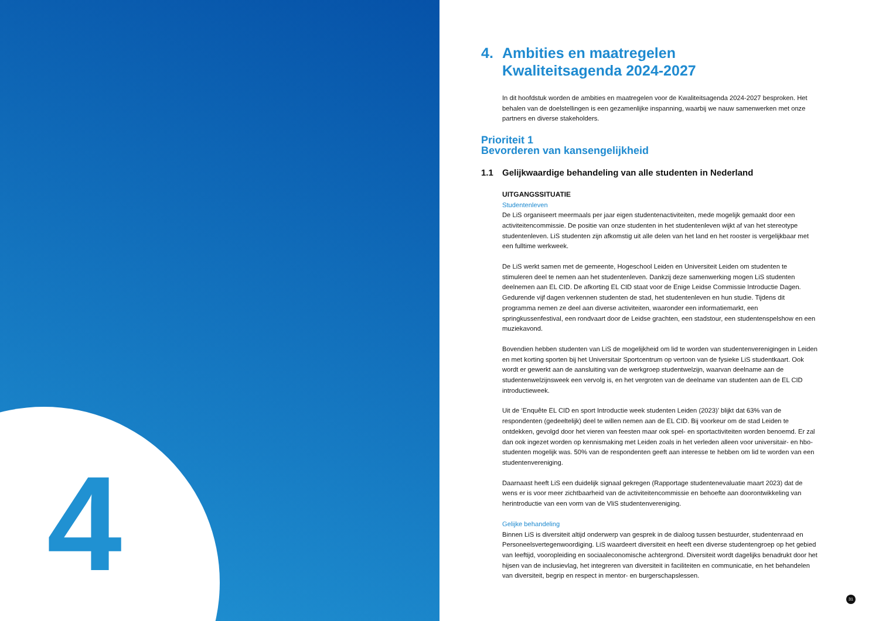4
4. Ambities en maatregelen
Kwaliteitsagenda 2024-2027
In dit hoofdstuk worden de ambities en maatregelen voor de Kwaliteitsagenda 2024-2027 besproken. Het behalen van de doelstellingen is een gezamenlijke inspanning, waarbij we nauw samenwerken met onze partners en diverse stakeholders.
Prioriteit 1
Bevorderen van kansengelijkheid
1.1 Gelijkwaardige behandeling van alle studenten in Nederland
UITGANGSSITUATIE
Studentenleven
De LiS organiseert meermaals per jaar eigen studentenactiviteiten, mede mogelijk gemaakt door een activiteitencommissie. De positie van onze studenten in het studentenleven wijkt af van het stereotype studentenleven. LiS studenten zijn afkomstig uit alle delen van het land en het rooster is vergelijkbaar met een fulltime werkweek.
De LiS werkt samen met de gemeente, Hogeschool Leiden en Universiteit Leiden om studenten te stimuleren deel te nemen aan het studentenleven. Dankzij deze samenwerking mogen LiS studenten deelnemen aan EL CID. De afkorting EL CID staat voor de Enige Leidse Commissie Introductie Dagen. Gedurende vijf dagen verkennen studenten de stad, het studentenleven en hun studie. Tijdens dit programma nemen ze deel aan diverse activiteiten, waaronder een informatiemarkt, een springkussenfestival, een rondvaart door de Leidse grachten, een stadstour, een studentenspelshow en een muziekavond.
Bovendien hebben studenten van LiS de mogelijkheid om lid te worden van studentenverenigingen in Leiden en met korting sporten bij het Universitair Sportcentrum op vertoon van de fysieke LiS studentkaart. Ook wordt er gewerkt aan de aansluiting van de werkgroep studentwelzijn, waarvan deelname aan de studentenwelzijnsweek een vervolg is, en het vergroten van de deelname van studenten aan de EL CID introductieweek.
Uit de ‘Enquête EL CID en sport Introductie week studenten Leiden (2023)’ blijkt dat 63% van de respondenten (gedeeltelijk) deel te willen nemen aan de EL CID. Bij voorkeur om de stad Leiden te ontdekken, gevolgd door het vieren van feesten maar ook spel- en sportactiviteiten worden benoemd. Er zal dan ook ingezet worden op kennismaking met Leiden zoals in het verleden alleen voor universitair- en hbo-studenten mogelijk was. 50% van de respondenten geeft aan interesse te hebben om lid te worden van een studentenvereniging.
Daarnaast heeft LiS een duidelijk signaal gekregen (Rapportage studentenevaluatie maart 2023) dat de wens er is voor meer zichtbaarheid van de activiteitencommissie en behoefte aan doorontwikkeling van herintroductie van een vorm van de VliS studentenvereniging.
Gelijke behandeling
Binnen LiS is diversiteit altijd onderwerp van gesprek in de dialoog tussen bestuurder, studentenraad en Personeelsvertegenwoordiging. LiS waardeert diversiteit en heeft een diverse studentengroep op het gebied van leeftijd, vooropleiding en sociaaleconomische achtergrond. Diversiteit wordt dagelijks benadrukt door het hijsen van de inclusievlag, het integreren van diversiteit in faciliteiten en communicatie, en het behandelen van diversiteit, begrip en respect in mentor- en burgerschapslessen.
31